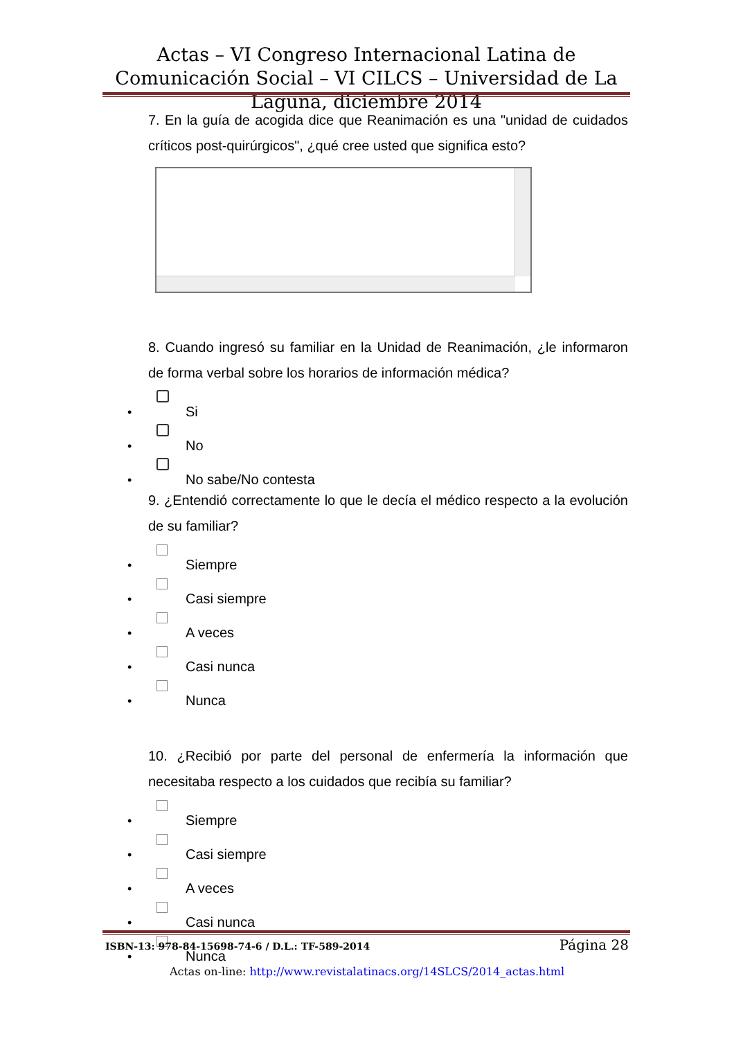Actas – VI Congreso Internacional Latina de Comunicación Social – VI CILCS – Universidad de La Laguna, diciembre 2014
7. En la guía de acogida dice que Reanimación es una "unidad de cuidados críticos post-quirúrgicos", ¿qué cree usted que significa esto?
8. Cuando ingresó su familiar en la Unidad de Reanimación, ¿le informaron de forma verbal sobre los horarios de información médica?
• Si
• No
• No sabe/No contesta
9. ¿Entendió correctamente lo que le decía el médico respecto a la evolución de su familiar?
• Siempre
• Casi siempre
• A veces
• Casi nunca
• Nunca
10. ¿Recibió por parte del personal de enfermería la información que necesitaba respecto a los cuidados que recibía su familiar?
• Siempre
• Casi siempre
• A veces
• Casi nunca
• Nunca
ISBN-13: 978-84-15698-74-6 / D.L.: TF-589-2014 Página 28
Actas on-line: http://www.revistalatinacs.org/14SLCS/2014_actas.html